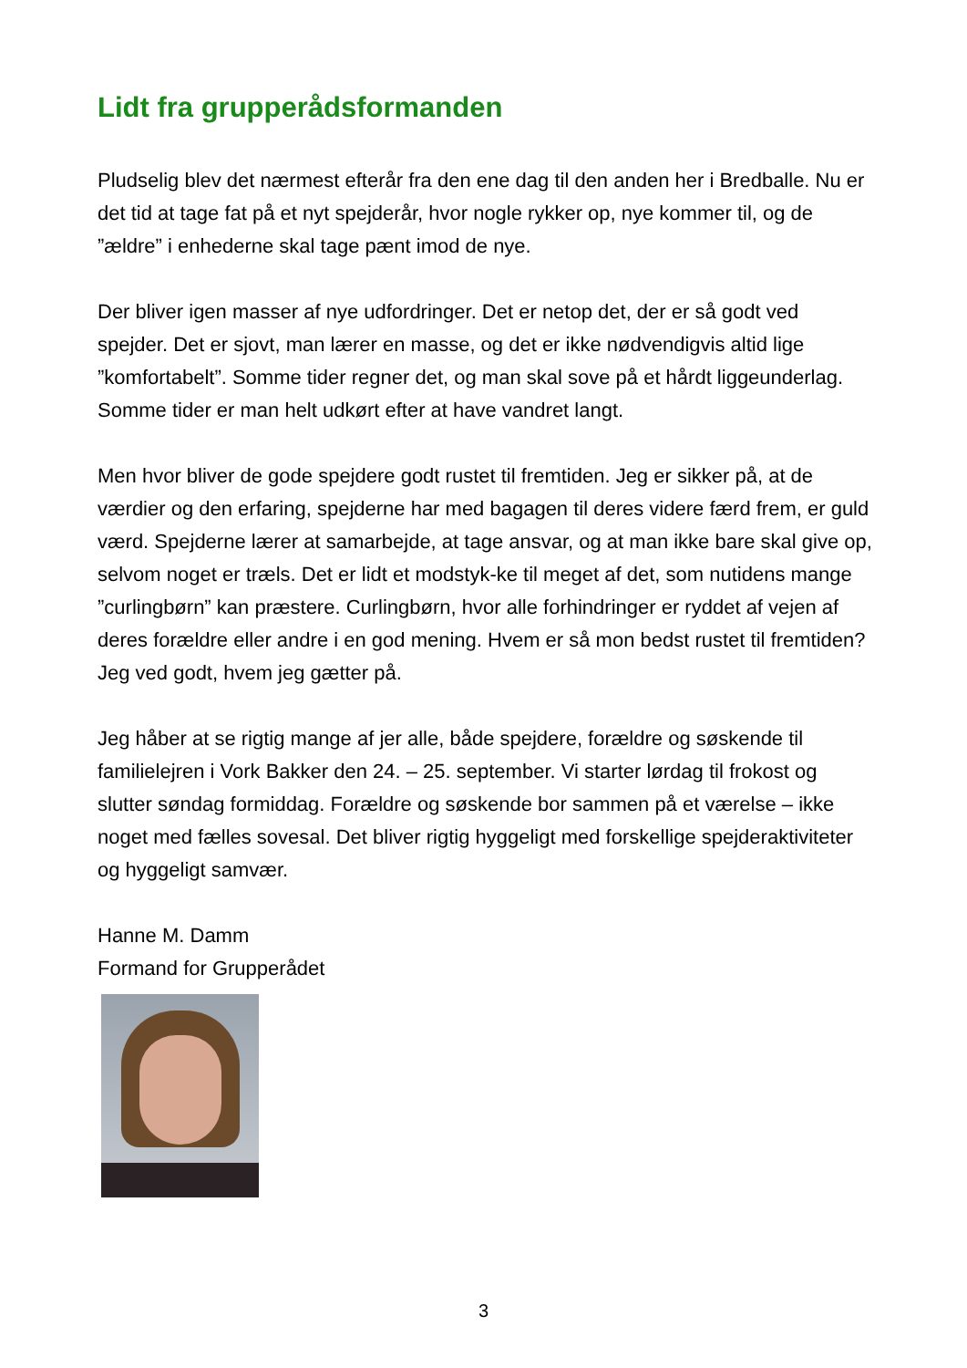Lidt fra grupperådsformanden
Pludselig blev det nærmest efterår fra den ene dag til den anden her i Bredballe. Nu er det tid at tage fat på et nyt spejderår, hvor nogle rykker op, nye kommer til, og de ”ældre” i enhederne skal tage pænt imod de nye.
Der bliver igen masser af nye udfordringer. Det er netop det, der er så godt ved spejder. Det er sjovt, man lærer en masse, og det er ikke nødvendigvis altid lige ”komfortabelt”. Somme tider regner det, og man skal sove på et hårdt liggeunderlag. Somme tider er man helt udkørt efter at have vandret langt.
Men hvor bliver de gode spejdere godt rustet til fremtiden. Jeg er sikker på, at de værdier og den erfaring, spejderne har med bagagen til deres videre færd frem, er guld værd. Spejderne lærer at samarbejde, at tage ansvar, og at man ikke bare skal give op, selvom noget er træls. Det er lidt et modstyk-ke til meget af det, som nutidens mange ”curlingbørn” kan præstere. Curlingbørn, hvor alle forhindringer er ryddet af vejen af deres forældre eller andre i en god mening. Hvem er så mon bedst rustet til fremtiden? Jeg ved godt, hvem jeg gætter på.
Jeg håber at se rigtig mange af jer alle, både spejdere, forældre og søskende til familielejren i Vork Bakker den 24. – 25. september. Vi starter lørdag til frokost og slutter søndag formiddag. Forældre og søskende bor sammen på et værelse – ikke noget med fælles sovesal. Det bliver rigtig hyggeligt med forskellige spejderaktiviteter og hyggeligt samvær.
Hanne M. Damm
Formand for Grupperådet
3